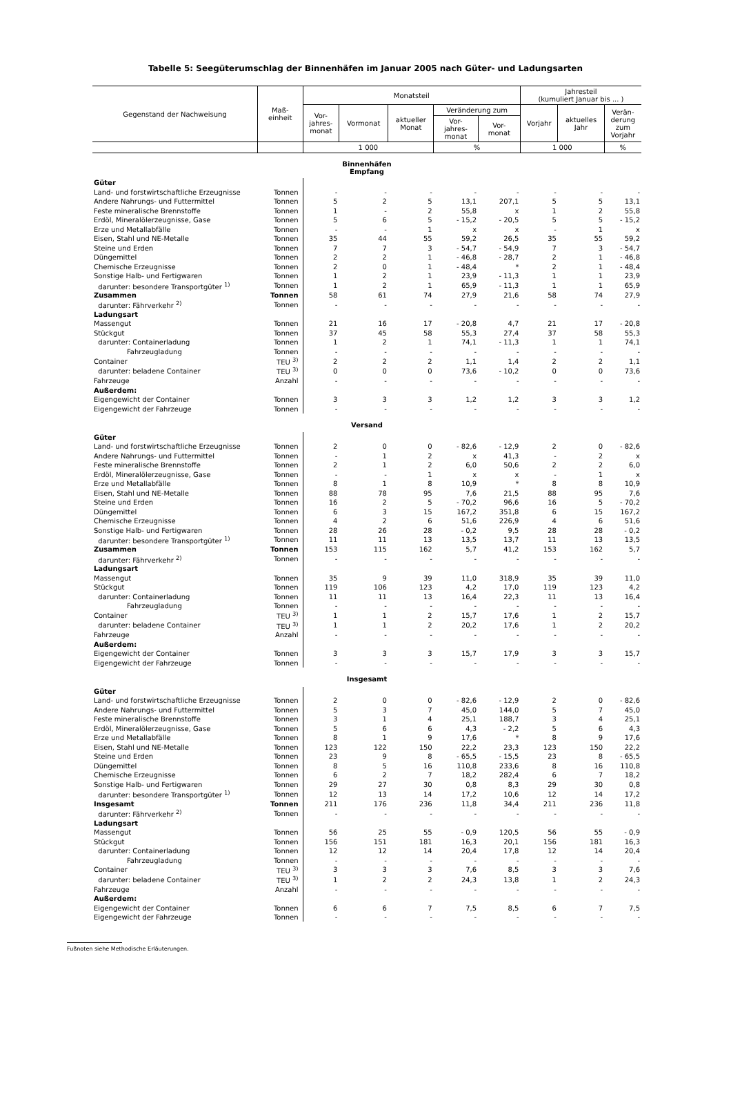Tabelle 5: Seegüterumschlag der Binnenhäfen im Januar 2005 nach Güter- und Ladungsarten
| Gegenstand der Nachweisung | Maß- einheit | Monatsteil | | | | | Jahresteil (kumuliert Januar bis ... ) | | |
| --- | --- | --- | --- | --- | --- | --- | --- | --- | --- |
| | | Vor- jahres- monat | Vormonat | aktueller Monat | Veränderung zum | | Vorjahr | aktuelles Jahr | Verän- derung zum Vorjahr |
| | | | | | Vor- jahres- monat | Vor- monat | | | |
| | | 1 000 | | | % | | 1 000 | | % |
| Binnenhäfen Empfang | | | | | | | | | |
| Güter | | | | | | | | | |
| Land- und forstwirtschaftliche Erzeugnisse | Tonnen | - | - | - | - | - | - | - | - |
| Andere Nahrungs- und Futtermittel | Tonnen | 5 | 2 | 5 | 13,1 | 207,1 | 5 | 5 | 13,1 |
| Feste mineralische Brennstoffe | Tonnen | 1 | - | 2 | 55,8 | x | 1 | 2 | 55,8 |
| Erdöl, Mineralölerzeugnisse, Gase | Tonnen | 5 | 6 | 5 | - 15,2 | - 20,5 | 5 | 5 | - 15,2 |
| Erze und Metallabfälle | Tonnen | - | - | 1 | x | x | - | 1 | x |
| Eisen, Stahl und NE-Metalle | Tonnen | 35 | 44 | 55 | 59,2 | 26,5 | 35 | 55 | 59,2 |
| Steine und Erden | Tonnen | 7 | 7 | 3 | - 54,7 | - 54,9 | 7 | 3 | - 54,7 |
| Düngemittel | Tonnen | 2 | 2 | 1 | - 46,8 | - 28,7 | 2 | 1 | - 46,8 |
| Chemische Erzeugnisse | Tonnen | 2 | 0 | 1 | - 48,4 | * | 2 | 1 | - 48,4 |
| Sonstige Halb- und Fertigwaren | Tonnen | 1 | 2 | 1 | 23,9 | - 11,3 | 1 | 1 | 23,9 |
| darunter: besondere Transportgüter <sup>1)</sup> | Tonnen | 1 | 2 | 1 | 65,9 | - 11,3 | 1 | 1 | 65,9 |
| Zusammen | Tonnen | 58 | 61 | 74 | 27,9 | 21,6 | 58 | 74 | 27,9 |
| darunter: Fährverkehr <sup>2)</sup> | Tonnen | - | - | - | - | - | - | - | - |
| Ladungsart | | | | | | | | | |
| Massengut | Tonnen | 21 | 16 | 17 | - 20,8 | 4,7 | 21 | 17 | - 20,8 |
| Stückgut | Tonnen | 37 | 45 | 58 | 55,3 | 27,4 | 37 | 58 | 55,3 |
| darunter: Containerladung | Tonnen | 1 | 2 | 1 | 74,1 | - 11,3 | 1 | 1 | 74,1 |
| Fahrzeugladung | Tonnen | - | - | - | - | - | - | - | - |
| Container | TEU <sup>3)</sup> | 2 | 2 | 2 | 1,1 | 1,4 | 2 | 2 | 1,1 |
| darunter: beladene Container | TEU <sup>3)</sup> | 0 | 0 | 0 | 73,6 | - 10,2 | 0 | 0 | 73,6 |
| Fahrzeuge | Anzahl | - | - | - | - | - | - | - | - |
| Außerdem: | | | | | | | | | |
| Eigengewicht der Container | Tonnen | 3 | 3 | 3 | 1,2 | 1,2 | 3 | 3 | 1,2 |
| Eigengewicht der Fahrzeuge | Tonnen | - | - | - | - | - | - | - | - |
| Versand | | | | | | | | | |
| Güter | | | | | | | | | |
| Land- und forstwirtschaftliche Erzeugnisse | Tonnen | 2 | 0 | 0 | - 82,6 | - 12,9 | 2 | 0 | - 82,6 |
| Andere Nahrungs- und Futtermittel | Tonnen | - | 1 | 2 | x | 41,3 | - | 2 | x |
| Feste mineralische Brennstoffe | Tonnen | 2 | 1 | 2 | 6,0 | 50,6 | 2 | 2 | 6,0 |
| Erdöl, Mineralölerzeugnisse, Gase | Tonnen | - | - | 1 | x | x | - | 1 | x |
| Erze und Metallabfälle | Tonnen | 8 | 1 | 8 | 10,9 | * | 8 | 8 | 10,9 |
| Eisen, Stahl und NE-Metalle | Tonnen | 88 | 78 | 95 | 7,6 | 21,5 | 88 | 95 | 7,6 |
| Steine und Erden | Tonnen | 16 | 2 | 5 | - 70,2 | 96,6 | 16 | 5 | - 70,2 |
| Düngemittel | Tonnen | 6 | 3 | 15 | 167,2 | 351,8 | 6 | 15 | 167,2 |
| Chemische Erzeugnisse | Tonnen | 4 | 2 | 6 | 51,6 | 226,9 | 4 | 6 | 51,6 |
| Sonstige Halb- und Fertigwaren | Tonnen | 28 | 26 | 28 | - 0,2 | 9,5 | 28 | 28 | - 0,2 |
| darunter: besondere Transportgüter <sup>1)</sup> | Tonnen | 11 | 11 | 13 | 13,5 | 13,7 | 11 | 13 | 13,5 |
| Zusammen | Tonnen | 153 | 115 | 162 | 5,7 | 41,2 | 153 | 162 | 5,7 |
| darunter: Fährverkehr <sup>2)</sup> | Tonnen | - | - | - | - | - | - | - | - |
| Ladungsart | | | | | | | | | |
| Massengut | Tonnen | 35 | 9 | 39 | 11,0 | 318,9 | 35 | 39 | 11,0 |
| Stückgut | Tonnen | 119 | 106 | 123 | 4,2 | 17,0 | 119 | 123 | 4,2 |
| darunter: Containerladung | Tonnen | 11 | 11 | 13 | 16,4 | 22,3 | 11 | 13 | 16,4 |
| Fahrzeugladung | Tonnen | - | - | - | - | - | - | - | - |
| Container | TEU <sup>3)</sup> | 1 | 1 | 2 | 15,7 | 17,6 | 1 | 2 | 15,7 |
| darunter: beladene Container | TEU <sup>3)</sup> | 1 | 1 | 2 | 20,2 | 17,6 | 1 | 2 | 20,2 |
| Fahrzeuge | Anzahl | - | - | - | - | - | - | - | - |
| Außerdem: | | | | | | | | | |
| Eigengewicht der Container | Tonnen | 3 | 3 | 3 | 15,7 | 17,9 | 3 | 3 | 15,7 |
| Eigengewicht der Fahrzeuge | Tonnen | - | - | - | - | - | - | - | - |
| Insgesamt | | | | | | | | | |
| Güter | | | | | | | | | |
| Land- und forstwirtschaftliche Erzeugnisse | Tonnen | 2 | 0 | 0 | - 82,6 | - 12,9 | 2 | 0 | - 82,6 |
| Andere Nahrungs- und Futtermittel | Tonnen | 5 | 3 | 7 | 45,0 | 144,0 | 5 | 7 | 45,0 |
| Feste mineralische Brennstoffe | Tonnen | 3 | 1 | 4 | 25,1 | 188,7 | 3 | 4 | 25,1 |
| Erdöl, Mineralölerzeugnisse, Gase | Tonnen | 5 | 6 | 6 | 4,3 | - 2,2 | 5 | 6 | 4,3 |
| Erze und Metallabfälle | Tonnen | 8 | 1 | 9 | 17,6 | * | 8 | 9 | 17,6 |
| Eisen, Stahl und NE-Metalle | Tonnen | 123 | 122 | 150 | 22,2 | 23,3 | 123 | 150 | 22,2 |
| Steine und Erden | Tonnen | 23 | 9 | 8 | - 65,5 | - 15,5 | 23 | 8 | - 65,5 |
| Düngemittel | Tonnen | 8 | 5 | 16 | 110,8 | 233,6 | 8 | 16 | 110,8 |
| Chemische Erzeugnisse | Tonnen | 6 | 2 | 7 | 18,2 | 282,4 | 6 | 7 | 18,2 |
| Sonstige Halb- und Fertigwaren | Tonnen | 29 | 27 | 30 | 0,8 | 8,3 | 29 | 30 | 0,8 |
| darunter: besondere Transportgüter <sup>1)</sup> | Tonnen | 12 | 13 | 14 | 17,2 | 10,6 | 12 | 14 | 17,2 |
| Insgesamt | Tonnen | 211 | 176 | 236 | 11,8 | 34,4 | 211 | 236 | 11,8 |
| darunter: Fährverkehr <sup>2)</sup> | Tonnen | - | - | - | - | - | - | - | - |
| Ladungsart | | | | | | | | | |
| Massengut | Tonnen | 56 | 25 | 55 | - 0,9 | 120,5 | 56 | 55 | - 0,9 |
| Stückgut | Tonnen | 156 | 151 | 181 | 16,3 | 20,1 | 156 | 181 | 16,3 |
| darunter: Containerladung | Tonnen | 12 | 12 | 14 | 20,4 | 17,8 | 12 | 14 | 20,4 |
| Fahrzeugladung | Tonnen | - | - | - | - | - | - | - | - |
| Container | TEU <sup>3)</sup> | 3 | 3 | 3 | 7,6 | 8,5 | 3 | 3 | 7,6 |
| darunter: beladene Container | TEU <sup>3)</sup> | 1 | 2 | 2 | 24,3 | 13,8 | 1 | 2 | 24,3 |
| Fahrzeuge | Anzahl | - | - | - | - | - | - | - | - |
| Außerdem: | | | | | | | | | |
| Eigengewicht der Container | Tonnen | 6 | 6 | 7 | 7,5 | 8,5 | 6 | 7 | 7,5 |
| Eigengewicht der Fahrzeuge | Tonnen | - | - | - | - | - | - | - | - |
Fußnoten siehe Methodische Erläuterungen.